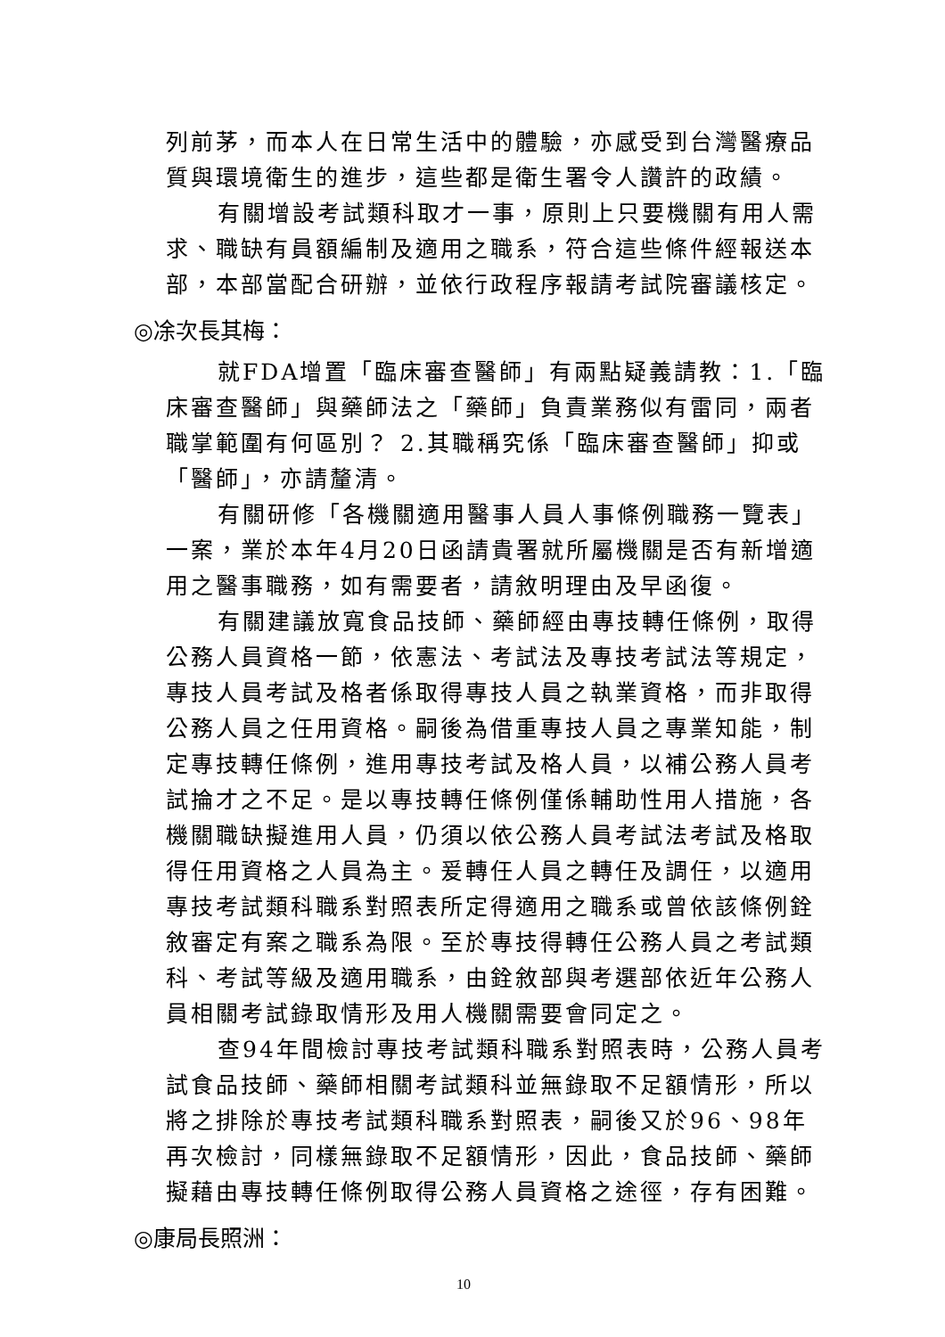列前茅，而本人在日常生活中的體驗，亦感受到台灣醫療品質與環境衛生的進步，這些都是衛生署令人讚許的政績。
有關增設考試類科取才一事，原則上只要機關有用人需求、職缺有員額編制及適用之職系，符合這些條件經報送本部，本部當配合研辦，並依行政程序報請考試院審議核定。
◎凃次長其梅：
就FDA增置「臨床審查醫師」有兩點疑義請教：1.「臨床審查醫師」與藥師法之「藥師」負責業務似有雷同，兩者職掌範圍有何區別？ 2.其職稱究係「臨床審查醫師」抑或「醫師」，亦請釐清。
有關研修「各機關適用醫事人員人事條例職務一覽表」一案，業於本年4月20日函請貴署就所屬機關是否有新增適用之醫事職務，如有需要者，請敘明理由及早函復。
有關建議放寬食品技師、藥師經由專技轉任條例，取得公務人員資格一節，依憲法、考試法及專技考試法等規定，專技人員考試及格者係取得專技人員之執業資格，而非取得公務人員之任用資格。嗣後為借重專技人員之專業知能，制定專技轉任條例，進用專技考試及格人員，以補公務人員考試掄才之不足。是以專技轉任條例僅係輔助性用人措施，各機關職缺擬進用人員，仍須以依公務人員考試法考試及格取得任用資格之人員為主。爰轉任人員之轉任及調任，以適用專技考試類科職系對照表所定得適用之職系或曾依該條例銓敘審定有案之職系為限。至於專技得轉任公務人員之考試類科、考試等級及適用職系，由銓敘部與考選部依近年公務人員相關考試錄取情形及用人機關需要會同定之。
查94年間檢討專技考試類科職系對照表時，公務人員考試食品技師、藥師相關考試類科並無錄取不足額情形，所以將之排除於專技考試類科職系對照表，嗣後又於96、98年再次檢討，同樣無錄取不足額情形，因此，食品技師、藥師擬藉由專技轉任條例取得公務人員資格之途徑，存有困難。
◎康局長照洲：
10